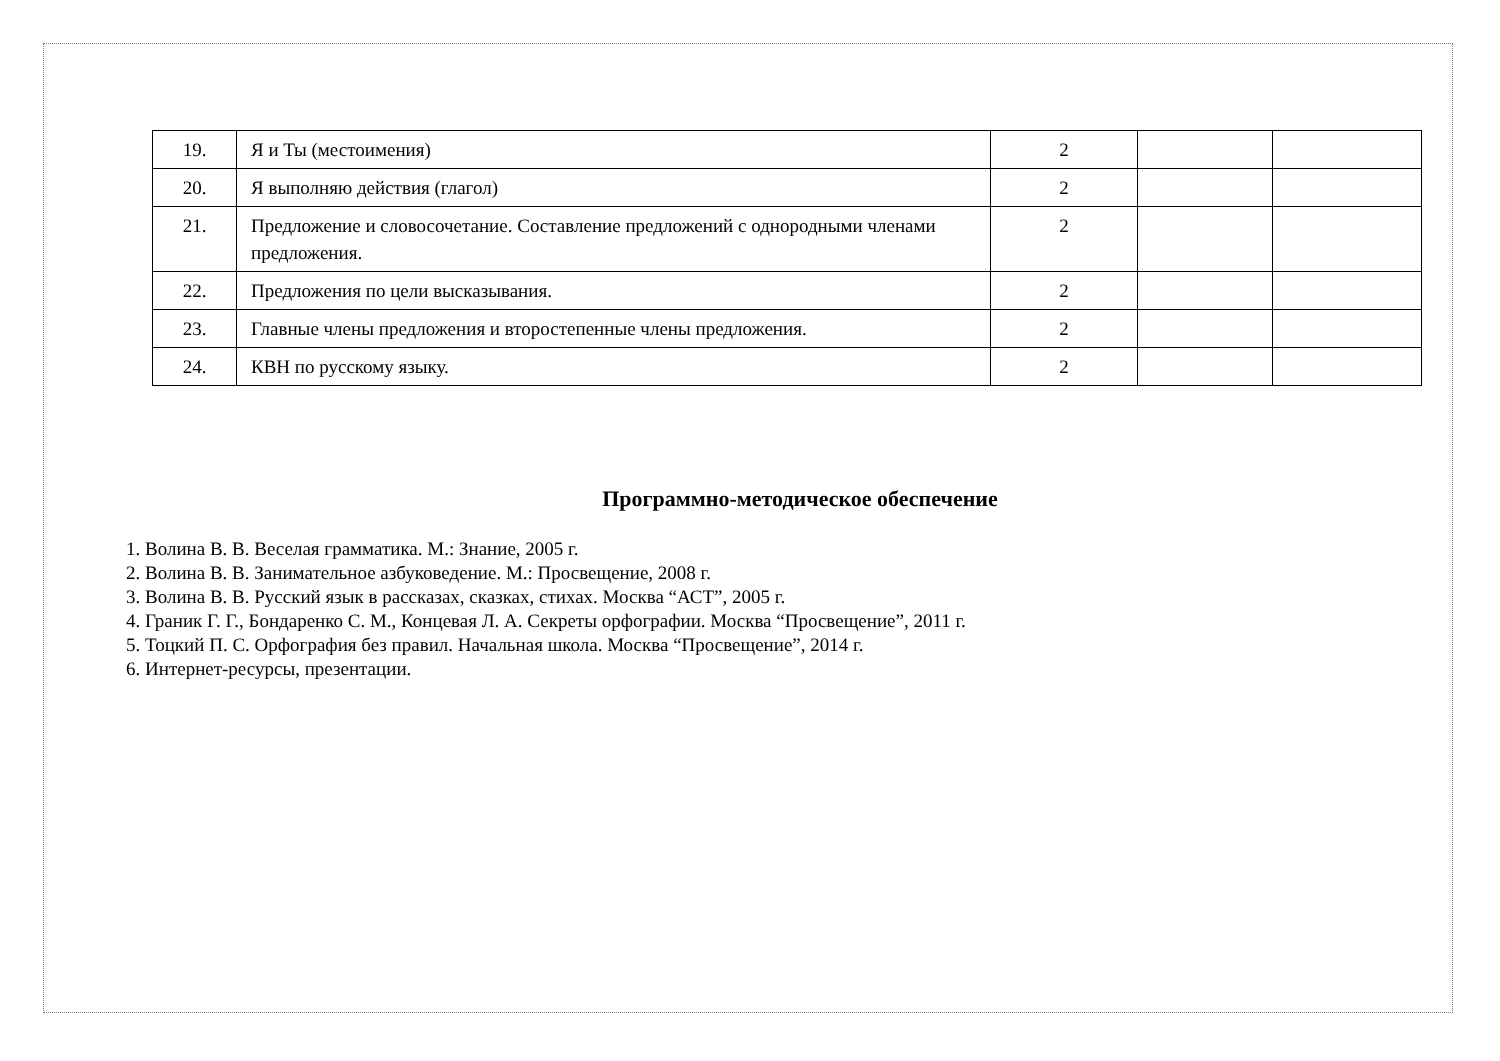| 19. | Я и Ты (местоимения) | 2 | | |
| 20. | Я выполняю действия (глагол) | 2 | | |
| 21. | Предложение и словосочетание. Составление предложений с однородными членами предложения. | 2 | | |
| 22. | Предложения по цели высказывания. | 2 | | |
| 23. | Главные члены предложения и второстепенные члены предложения. | 2 | | |
| 24. | КВН по русскому языку. | 2 | | |
Программно-методическое обеспечение
1. Волина В. В. Веселая грамматика. М.: Знание, 2005 г.
2. Волина В. В. Занимательное азбуковедение. М.: Просвещение, 2008 г.
3. Волина В. В. Русский язык в рассказах, сказках, стихах. Москва “АСТ”, 2005 г.
4. Граник Г. Г., Бондаренко С. М., Концевая Л. А. Секреты орфографии. Москва “Просвещение”, 2011 г.
5. Тоцкий П. С. Орфография без правил. Начальная школа. Москва “Просвещение”, 2014 г.
6. Интернет-ресурсы, презентации.